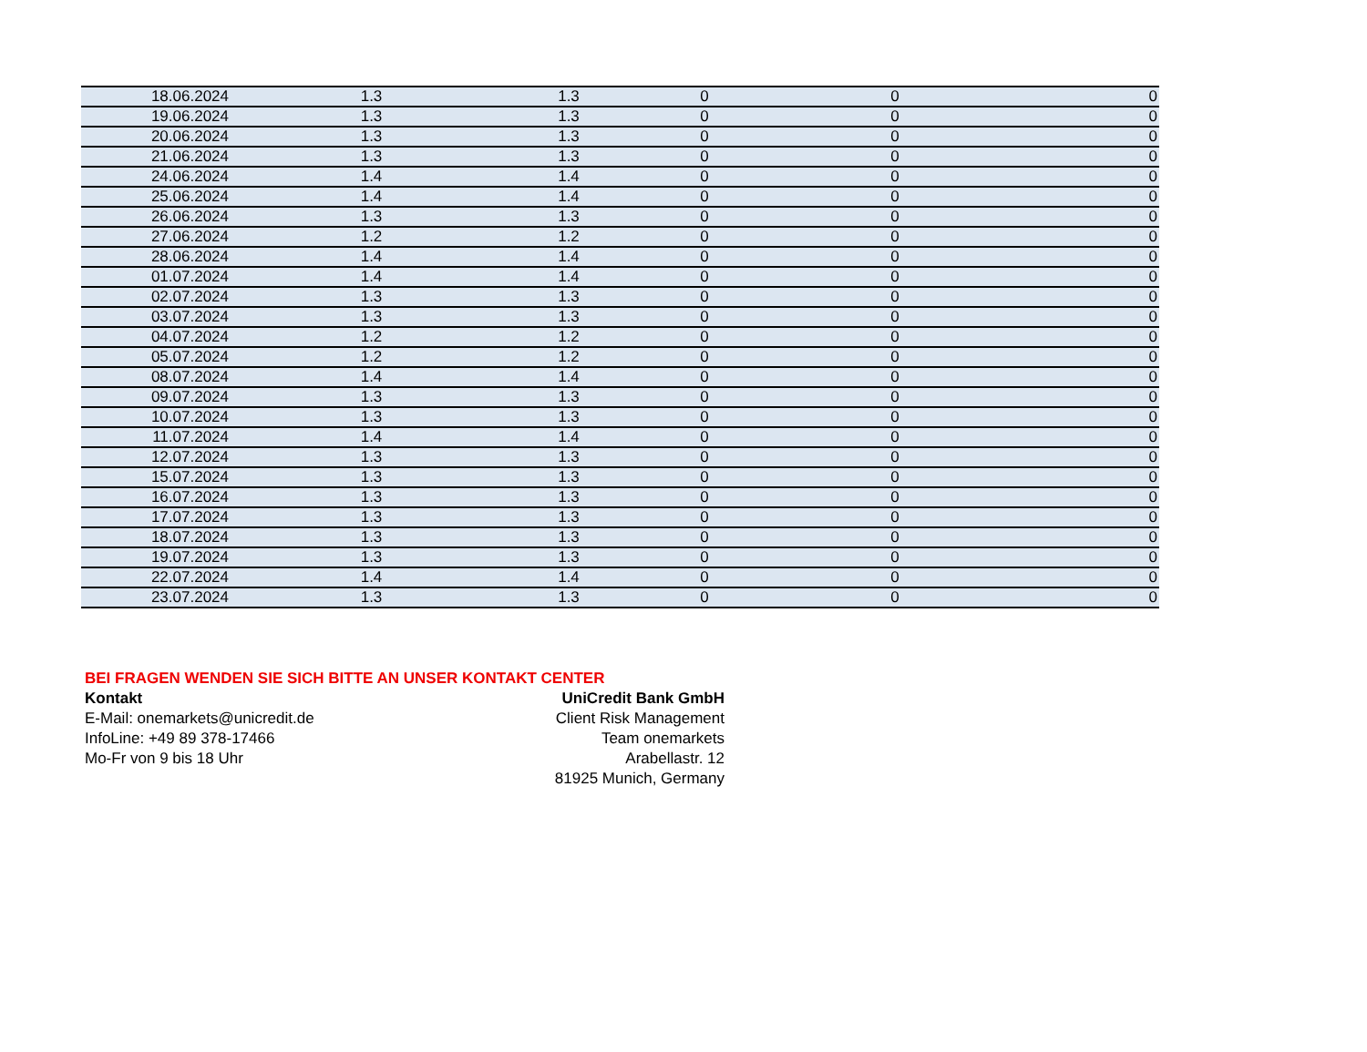| 18.06.2024 | 1.3 | 1.3 | 0 | 0 | 0 |
| 19.06.2024 | 1.3 | 1.3 | 0 | 0 | 0 |
| 20.06.2024 | 1.3 | 1.3 | 0 | 0 | 0 |
| 21.06.2024 | 1.3 | 1.3 | 0 | 0 | 0 |
| 24.06.2024 | 1.4 | 1.4 | 0 | 0 | 0 |
| 25.06.2024 | 1.4 | 1.4 | 0 | 0 | 0 |
| 26.06.2024 | 1.3 | 1.3 | 0 | 0 | 0 |
| 27.06.2024 | 1.2 | 1.2 | 0 | 0 | 0 |
| 28.06.2024 | 1.4 | 1.4 | 0 | 0 | 0 |
| 01.07.2024 | 1.4 | 1.4 | 0 | 0 | 0 |
| 02.07.2024 | 1.3 | 1.3 | 0 | 0 | 0 |
| 03.07.2024 | 1.3 | 1.3 | 0 | 0 | 0 |
| 04.07.2024 | 1.2 | 1.2 | 0 | 0 | 0 |
| 05.07.2024 | 1.2 | 1.2 | 0 | 0 | 0 |
| 08.07.2024 | 1.4 | 1.4 | 0 | 0 | 0 |
| 09.07.2024 | 1.3 | 1.3 | 0 | 0 | 0 |
| 10.07.2024 | 1.3 | 1.3 | 0 | 0 | 0 |
| 11.07.2024 | 1.4 | 1.4 | 0 | 0 | 0 |
| 12.07.2024 | 1.3 | 1.3 | 0 | 0 | 0 |
| 15.07.2024 | 1.3 | 1.3 | 0 | 0 | 0 |
| 16.07.2024 | 1.3 | 1.3 | 0 | 0 | 0 |
| 17.07.2024 | 1.3 | 1.3 | 0 | 0 | 0 |
| 18.07.2024 | 1.3 | 1.3 | 0 | 0 | 0 |
| 19.07.2024 | 1.3 | 1.3 | 0 | 0 | 0 |
| 22.07.2024 | 1.4 | 1.4 | 0 | 0 | 0 |
| 23.07.2024 | 1.3 | 1.3 | 0 | 0 | 0 |
BEI FRAGEN WENDEN SIE SICH BITTE AN UNSER KONTAKT CENTER
Kontakt
E-Mail: onemarkets@unicredit.de
InfoLine: +49 89 378-17466
Mo-Fr von 9 bis 18 Uhr
UniCredit Bank GmbH
Client Risk Management
Team onemarkets
Arabellastr. 12
81925 Munich, Germany